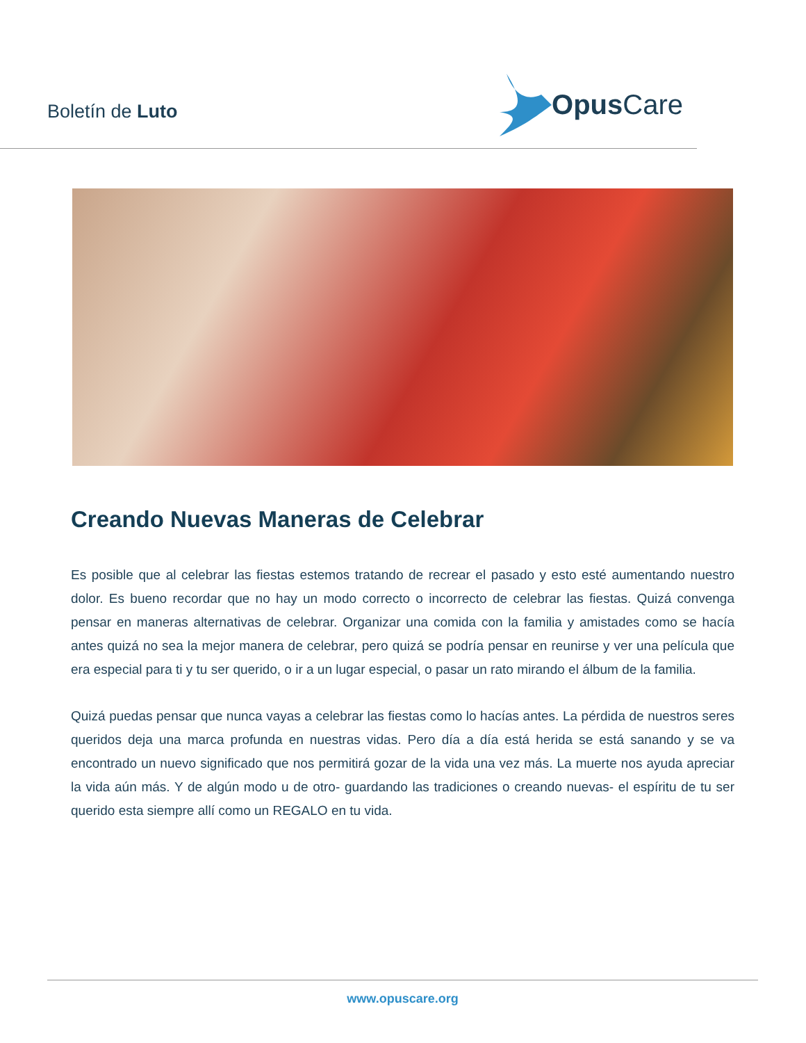Boletín de Luto
Opus Care
Creando Nuevas Maneras de Celebrar
Es posible que al celebrar las fiestas estemos tratando de recrear el pasado y esto esté aumentando nuestro dolor. Es bueno recordar que no hay un modo correcto o incorrecto de celebrar las fiestas. Quizá convenga pensar en maneras alternativas de celebrar. Organizar una comida con la familia y amistades como se hacía antes quizá no sea la mejor manera de celebrar, pero quizá se podría pensar en reunirse y ver una película que era especial para ti y tu ser querido, o ir a un lugar especial, o pasar un rato mirando el álbum de la familia.
Quizá puedas pensar que nunca vayas a celebrar las fiestas como lo hacías antes. La pérdida de nuestros seres queridos deja una marca profunda en nuestras vidas. Pero día a día está herida se está sanando y se va encontrado un nuevo significado que nos permitirá gozar de la vida una vez más. La muerte nos ayuda apreciar la vida aún más. Y de algún modo u de otro- guardando las tradiciones o creando nuevas- el espíritu de tu ser querido esta siempre allí como un REGALO en tu vida.
www.opuscare.org